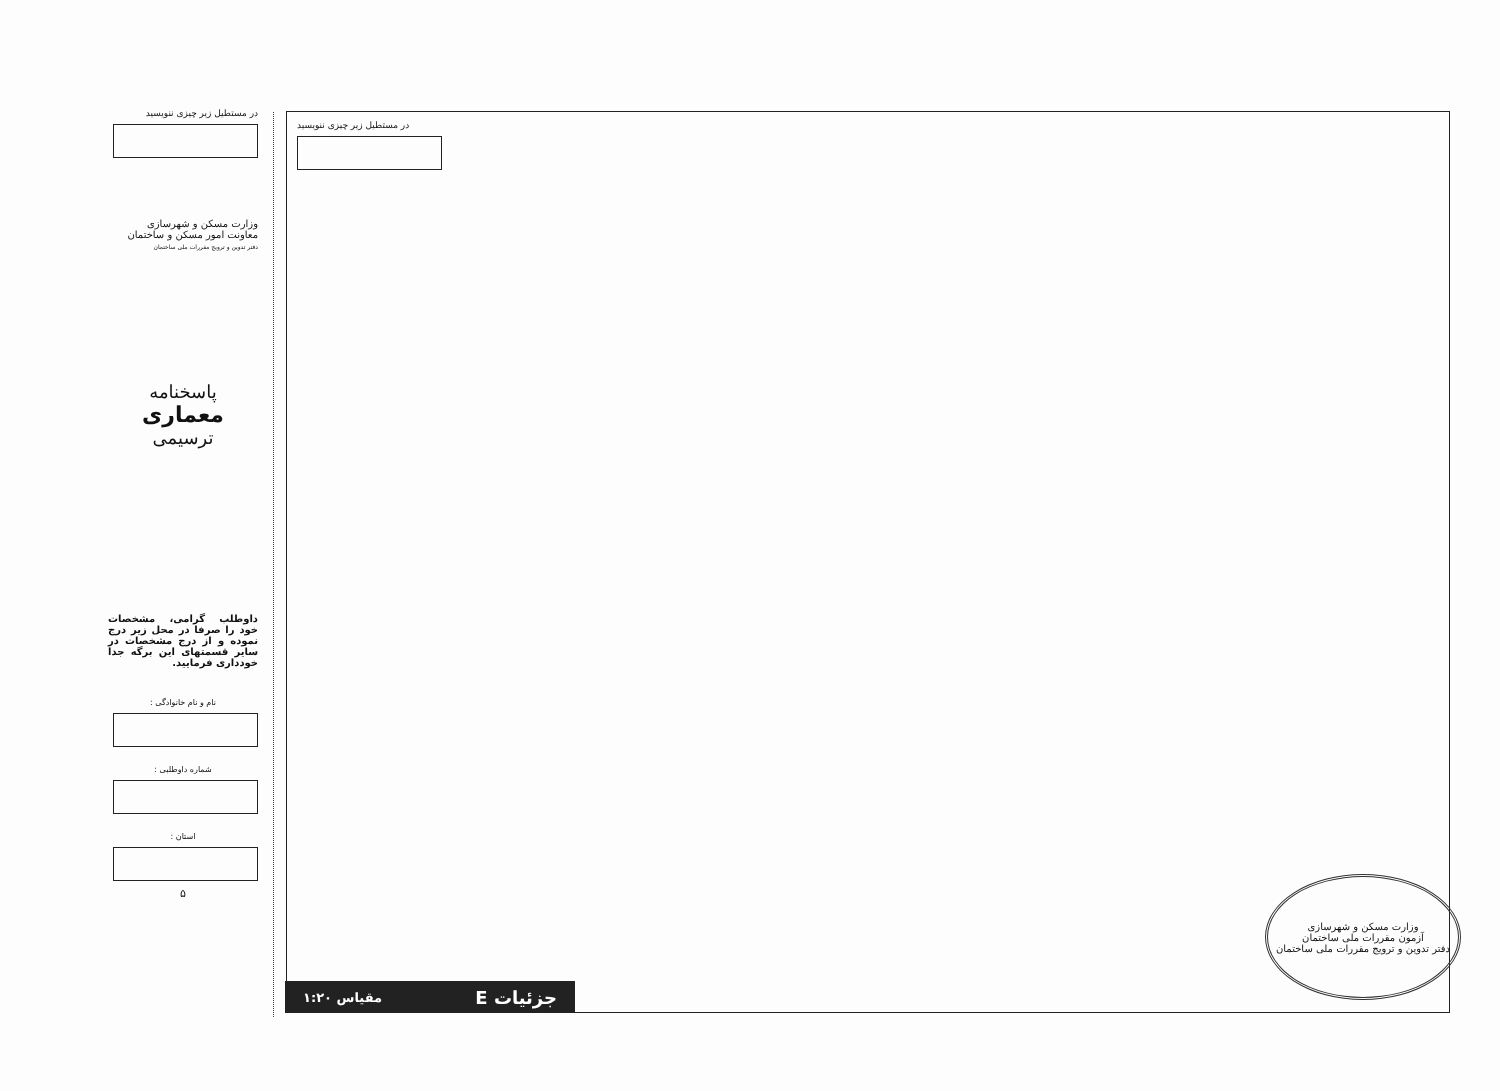در مستطیل زیر چیزی ننویسید
وزارت مسکن و شهرسازی
معاونت امور مسکن و ساختمان
دفتر تدوین و ترویج مقررات ملی ساختمان
پاسخنامه
معماری
ترسیمی
داوطلب گرامی، مشخصات خود را صرفا در محل زیر درج نموده و از درج مشخصات در سایر قسمتهای این برگه جدا خودداری فرمایید.
نام و نام خانوادگی :
شماره داوطلبی :
استان :
۵
در مستطیل زیر چیزی ننویسید
جزئیات E مقیاس ۱:۲۰
وزارت مسکن و شهرسازی
آزمون مقررات ملی ساختمان
دفتر تدوین و ترویج مقررات ملی ساختمان